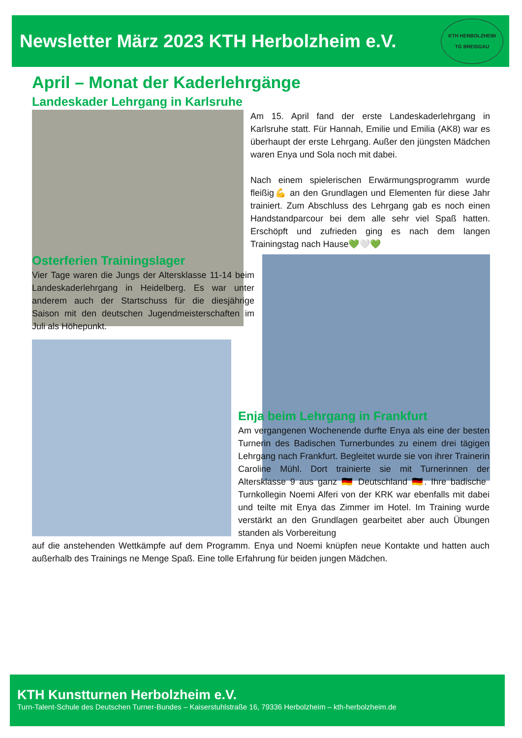Newsletter März 2023 KTH Herbolzheim e.V.
KTH HERBOLZHEIM
TG BREISGAU
April – Monat der Kaderlehrgänge
Landeskader Lehrgang in Karlsruhe
Am 15. April fand der erste Landeskaderlehrgang in Karlsruhe statt. Für Hannah, Emilie und Emilia (AK8) war es überhaupt der erste Lehrgang. Außer den jüngsten Mädchen waren Enya und Sola noch mit dabei.
Nach einem spielerischen Erwärmungsprogramm wurde fleißig💪 an den Grundlagen und Elementen für diese Jahr trainiert. Zum Abschluss des Lehrgang gab es noch einen Handstandparcour bei dem alle sehr viel Spaß hatten. Erschöpft und zufrieden ging es nach dem langen Trainingstag nach Hause💚🤍💚
Osterferien Trainingslager
Vier Tage waren die Jungs der Altersklasse 11-14 beim Landeskaderlehrgang in Heidelberg. Es war unter anderem auch der Startschuss für die diesjährige Saison mit den deutschen Jugendmeisterschaften im Juli als Höhepunkt.
Enja beim Lehrgang in Frankfurt
Am vergangenen Wochenende durfte Enya als eine der besten Turnerin des Badischen Turnerbundes zu einem drei tägigen Lehrgang nach Frankfurt. Begleitet wurde sie von ihrer Trainerin Caroline Mühl. Dort trainierte sie mit Turnerinnen der Altersklasse 9 aus ganz 🇩🇪 Deutschland 🇩🇪. Ihre badische Turnkollegin Noemi Alferi von der KRK war ebenfalls mit dabei und teilte mit Enya das Zimmer im Hotel. Im Training wurde verstärkt an den Grundlagen gearbeitet aber auch Übungen standen als Vorbereitung
auf die anstehenden Wettkämpfe auf dem Programm. Enya und Noemi knüpfen neue Kontakte und hatten auch außerhalb des Trainings ne Menge Spaß. Eine tolle Erfahrung für beiden jungen Mädchen.
KTH Kunstturnen Herbolzheim e.V.
Turn-Talent-Schule des Deutschen Turner-Bundes – Kaiserstuhlstraße 16, 79336 Herbolzheim – kth-herbolzheim.de